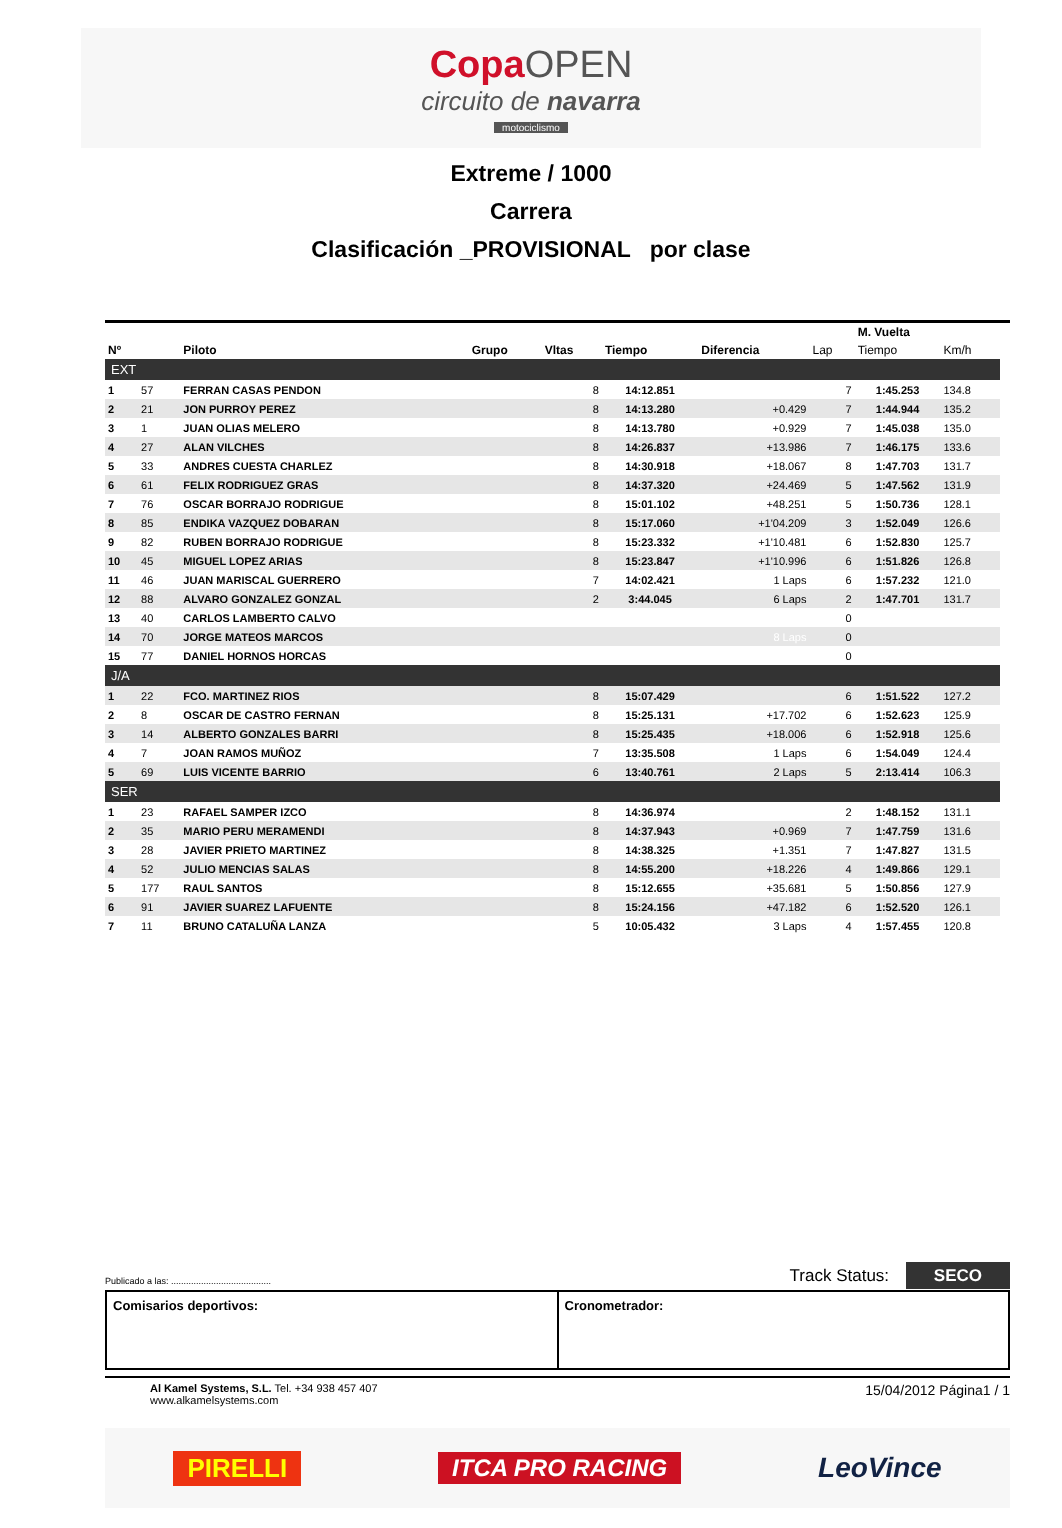Copa OPEN
circuito de navarra
motociclismo
Extreme / 1000
Carrera
Clasificación _PROVISIONAL por clase
| | | | | | | | | M. Vuelta | | |
| --- | --- | --- | --- | --- | --- | --- | --- | --- | --- | --- |
| Nº | | Piloto | Grupo | Vltas | Tiempo | Diferencia | Lap | Tiempo | Km/h | |
| EXT | | | | | | | | | | |
| 1 | 57 | FERRAN CASAS PENDON | | 8 | 14:12.851 | | 7 | 1:45.253 | 134.8 | |
| 2 | 21 | JON PURROY PEREZ | | 8 | 14:13.280 | +0.429 | 7 | 1:44.944 | 135.2 | |
| 3 | 1 | JUAN OLIAS MELERO | | 8 | 14:13.780 | +0.929 | 7 | 1:45.038 | 135.0 | |
| 4 | 27 | ALAN VILCHES | | 8 | 14:26.837 | +13.986 | 7 | 1:46.175 | 133.6 | |
| 5 | 33 | ANDRES CUESTA CHARLEZ | | 8 | 14:30.918 | +18.067 | 8 | 1:47.703 | 131.7 | |
| 6 | 61 | FELIX RODRIGUEZ GRAS | | 8 | 14:37.320 | +24.469 | 5 | 1:47.562 | 131.9 | |
| 7 | 76 | OSCAR BORRAJO RODRIGUE | | 8 | 15:01.102 | +48.251 | 5 | 1:50.736 | 128.1 | |
| 8 | 85 | ENDIKA VAZQUEZ DOBARAN | | 8 | 15:17.060 | +1'04.209 | 3 | 1:52.049 | 126.6 | |
| 9 | 82 | RUBEN BORRAJO RODRIGUE | | 8 | 15:23.332 | +1'10.481 | 6 | 1:52.830 | 125.7 | |
| 10 | 45 | MIGUEL LOPEZ ARIAS | | 8 | 15:23.847 | +1'10.996 | 6 | 1:51.826 | 126.8 | |
| 11 | 46 | JUAN MARISCAL GUERRERO | | 7 | 14:02.421 | 1 Laps | 6 | 1:57.232 | 121.0 | |
| 12 | 88 | ALVARO GONZALEZ GONZAL | | 2 | 3:44.045 | 6 Laps | 2 | 1:47.701 | 131.7 | |
| 13 | 40 | CARLOS LAMBERTO CALVO | | | | | 0 | | | |
| 14 | 70 | JORGE MATEOS MARCOS | | | | 8 Laps | 0 | | | |
| 15 | 77 | DANIEL HORNOS HORCAS | | | | | 0 | | | |
| J/A | | | | | | | | | | |
| 1 | 22 | FCO. MARTINEZ RIOS | | 8 | 15:07.429 | | 6 | 1:51.522 | 127.2 | |
| 2 | 8 | OSCAR DE CASTRO FERNAN | | 8 | 15:25.131 | +17.702 | 6 | 1:52.623 | 125.9 | |
| 3 | 14 | ALBERTO GONZALES BARRI | | 8 | 15:25.435 | +18.006 | 6 | 1:52.918 | 125.6 | |
| 4 | 7 | JOAN RAMOS MUÑOZ | | 7 | 13:35.508 | 1 Laps | 6 | 1:54.049 | 124.4 | |
| 5 | 69 | LUIS VICENTE BARRIO | | 6 | 13:40.761 | 2 Laps | 5 | 2:13.414 | 106.3 | |
| SER | | | | | | | | | | |
| 1 | 23 | RAFAEL SAMPER IZCO | | 8 | 14:36.974 | | 2 | 1:48.152 | 131.1 | |
| 2 | 35 | MARIO PERU MERAMENDI | | 8 | 14:37.943 | +0.969 | 7 | 1:47.759 | 131.6 | |
| 3 | 28 | JAVIER PRIETO MARTINEZ | | 8 | 14:38.325 | +1.351 | 7 | 1:47.827 | 131.5 | |
| 4 | 52 | JULIO MENCIAS SALAS | | 8 | 14:55.200 | +18.226 | 4 | 1:49.866 | 129.1 | |
| 5 | 177 | RAUL SANTOS | | 8 | 15:12.655 | +35.681 | 5 | 1:50.856 | 127.9 | |
| 6 | 91 | JAVIER SUAREZ LAFUENTE | | 8 | 15:24.156 | +47.182 | 6 | 1:52.520 | 126.1 | |
| 7 | 11 | BRUNO CATALUÑA LANZA | | 5 | 10:05.432 | 3 Laps | 4 | 1:57.455 | 120.8 | |
Publicado a las: ........................................ Track Status: SECO
Comisarios deportivos: Cronometrador:
Al Kamel Systems, S.L. Tel. +34 938 457 407
www.alkamelsystems.com 15/04/2012 Página1 / 1
PIRELLI ITCA PRO RACING LeoVince